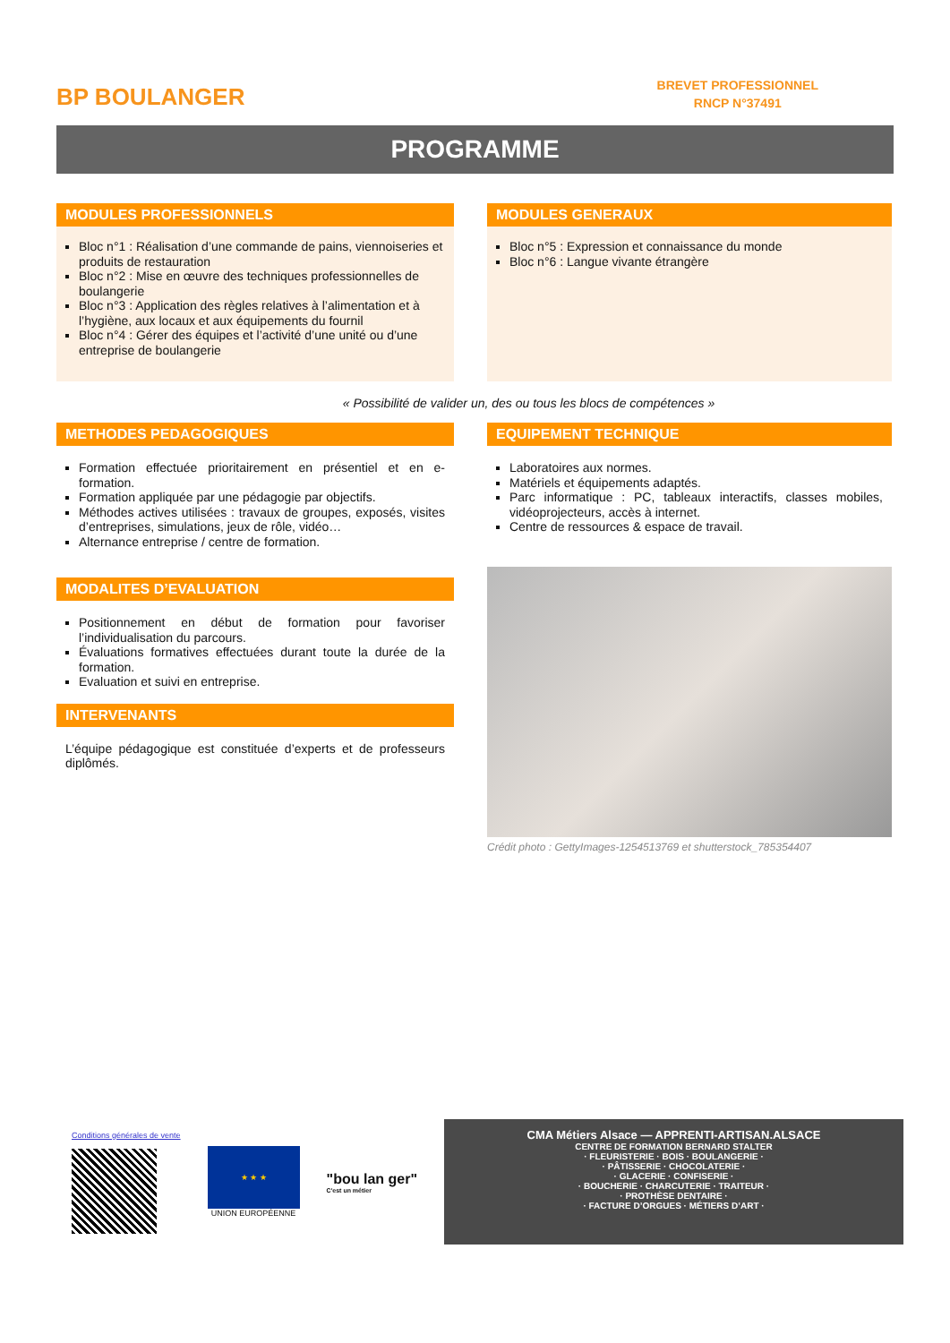BP BOULANGER
BREVET PROFESSIONNEL
RNCP N°37491
PROGRAMME
MODULES PROFESSIONNELS
Bloc n°1 : Réalisation d’une commande de pains, viennoiseries et produits de restauration
Bloc n°2 : Mise en œuvre des techniques professionnelles de boulangerie
Bloc n°3 : Application des règles relatives à l’alimentation et à l’hygiène, aux locaux et aux équipements du fournil
Bloc n°4 : Gérer des équipes et l’activité d’une unité ou d’une entreprise de boulangerie
MODULES GENERAUX
Bloc n°5 : Expression et connaissance du monde
Bloc n°6 : Langue vivante étrangère
« Possibilité de valider un, des ou tous les blocs de compétences »
METHODES PEDAGOGIQUES
Formation effectuée prioritairement en présentiel et en e-formation.
Formation appliquée par une pédagogie par objectifs.
Méthodes actives utilisées : travaux de groupes, exposés, visites d’entreprises, simulations, jeux de rôle, vidéo…
Alternance entreprise / centre de formation.
MODALITES D’EVALUATION
Positionnement en début de formation pour favoriser l’individualisation du parcours.
Évaluations formatives effectuées durant toute la durée de la formation.
Evaluation et suivi en entreprise.
INTERVENANTS
L’équipe pédagogique est constituée d’experts et de professeurs diplômés.
EQUIPEMENT TECHNIQUE
Laboratoires aux normes.
Matériels et équipements adaptés.
Parc informatique : PC, tableaux interactifs, classes mobiles, vidéoprojecteurs, accès à internet.
Centre de ressources & espace de travail.
Crédit photo : GettyImages-1254513769 et shutterstock_785354407
Conditions générales de vente
★ ★ ★
UNION EUROPÉENNE
"bou lan ger"
C'est un métier
CMA Métiers Alsace — APPRENTI-ARTISAN.ALSACE
CENTRE DE FORMATION BERNARD STALTER
· FLEURISTERIE · BOIS · BOULANGERIE ·
· PÂTISSERIE · CHOCOLATERIE ·
· GLACERIE · CONFISERIE ·
· BOUCHERIE · CHARCUTERIE · TRAITEUR ·
· PROTHÈSE DENTAIRE ·
· FACTURE D’ORGUES · MÉTIERS D’ART ·